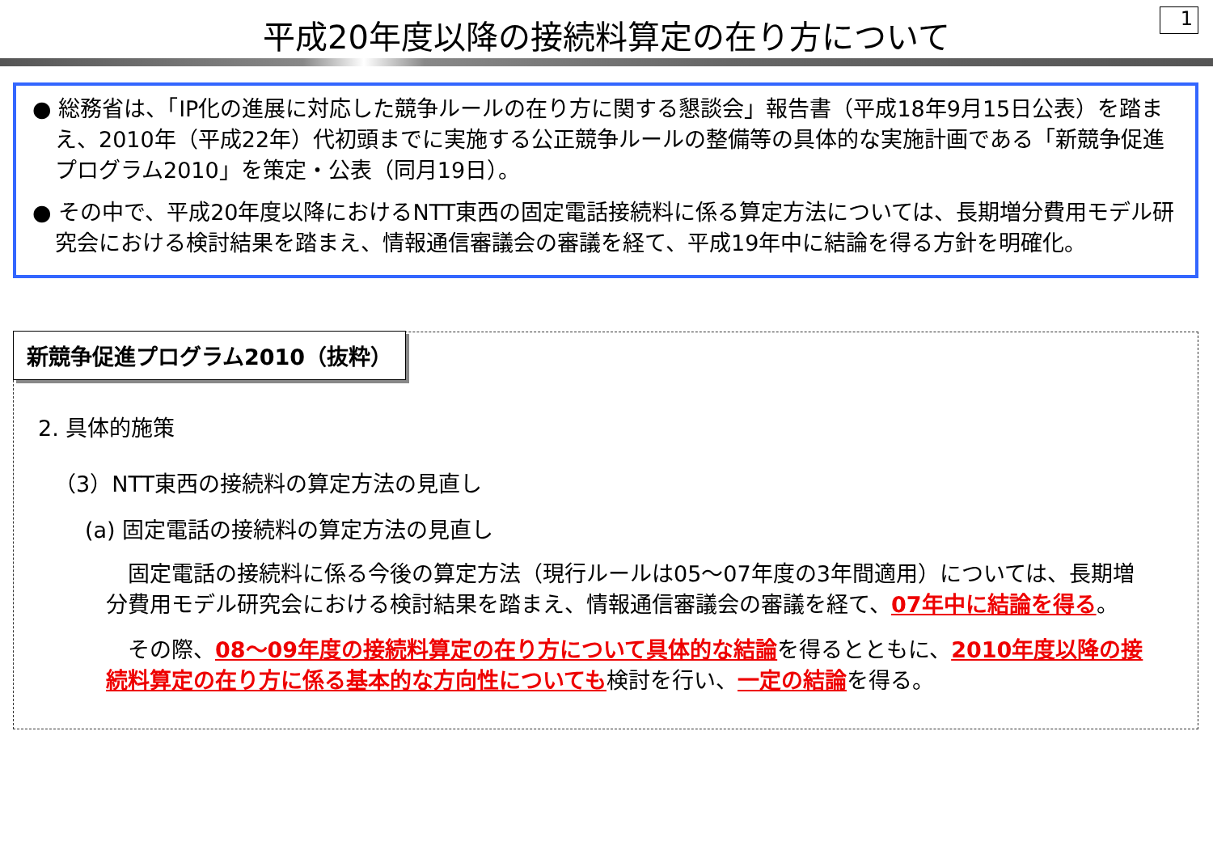1
平成20年度以降の接続料算定の在り方について
● 総務省は、「IP化の進展に対応した競争ルールの在り方に関する懇談会」報告書（平成18年9月15日公表）を踏まえ、2010年（平成22年）代初頭までに実施する公正競争ルールの整備等の具体的な実施計画である「新競争促進プログラム2010」を策定・公表（同月19日）。
● その中で、平成20年度以降におけるNTT東西の固定電話接続料に係る算定方法については、長期増分費用モデル研究会における検討結果を踏まえ、情報通信審議会の審議を経て、平成19年中に結論を得る方針を明確化。
新競争促進プログラム2010（抜粋）
2. 具体的施策
（3）NTT東西の接続料の算定方法の見直し
(a) 固定電話の接続料の算定方法の見直し
　固定電話の接続料に係る今後の算定方法（現行ルールは05～07年度の3年間適用）については、長期増分費用モデル研究会における検討結果を踏まえ、情報通信審議会の審議を経て、07年中に結論を得る。
　その際、08～09年度の接続料算定の在り方について具体的な結論を得るとともに、2010年度以降の接続料算定の在り方に係る基本的な方向性についても検討を行い、一定の結論を得る。